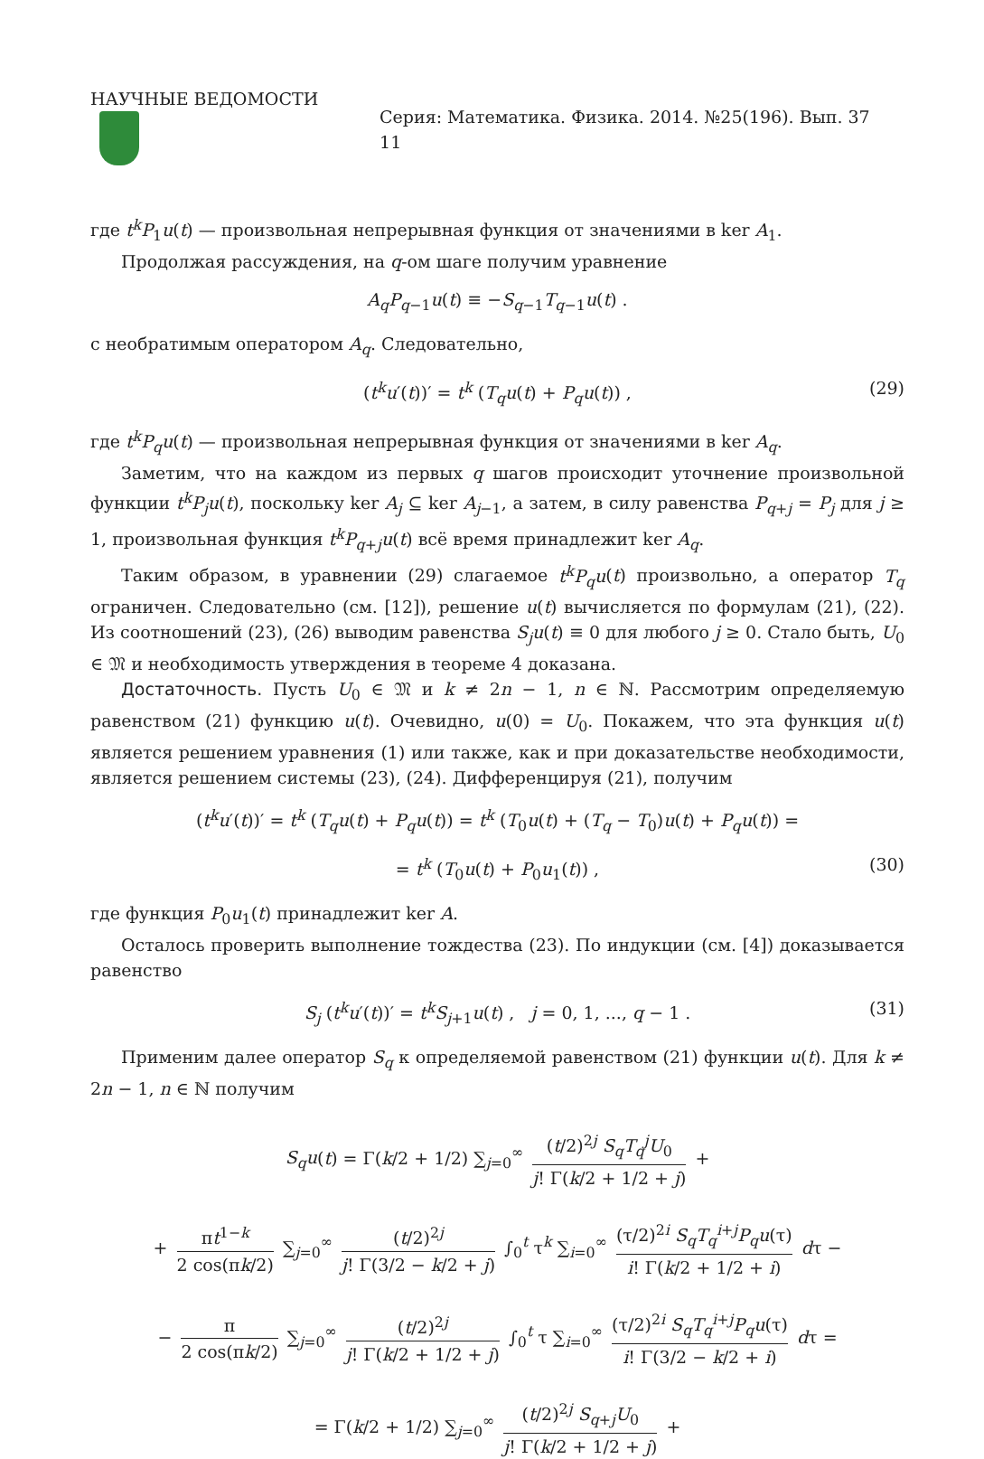НАУЧНЫЕ ВЕДОМОСТИ Серия: Математика. Физика. 2014. №25(196). Вып. 37 11
где t<sup>k</sup>P<sub>1</sub>u(t) — произвольная непрерывная функция от значениями в ker A<sub>1</sub>.
Продолжая рассуждения, на q-ом шаге получим уравнение
A<sub>q</sub>P<sub>q−1</sub>u(t) ≡ −S<sub>q−1</sub>T<sub>q−1</sub>u(t) .
с необратимым оператором A<sub>q</sub>. Следовательно,
(t<sup>k</sup>u′(t))′ = t<sup>k</sup> (T<sub>q</sub>u(t) + P<sub>q</sub>u(t)) , (29)
где t<sup>k</sup>P<sub>q</sub>u(t) — произвольная непрерывная функция от значениями в ker A<sub>q</sub>.
Заметим, что на каждом из первых q шагов происходит уточнение произвольной функции t<sup>k</sup>P<sub>j</sub>u(t), поскольку ker A<sub>j</sub> ⊆ ker A<sub>j−1</sub>, а затем, в силу равенства P<sub>q+j</sub> = P<sub>j</sub> для j ≥ 1, произвольная функция t<sup>k</sup>P<sub>q+j</sub>u(t) всё время принадлежит ker A<sub>q</sub>.
Таким образом, в уравнении (29) слагаемое t<sup>k</sup>P<sub>q</sub>u(t) произвольно, а оператор T<sub>q</sub> ограничен. Следовательно (см. [12]), решение u(t) вычисляется по формулам (21), (22). Из соотношений (23), (26) выводим равенства S<sub>j</sub>u(t) ≡ 0 для любого j ≥ 0. Стало быть, U<sub>0</sub> ∈ 𝔐 и необходимость утверждения в теореме 4 доказана.
Достаточность. Пусть U<sub>0</sub> ∈ 𝔐 и k ≠ 2n − 1, n ∈ ℕ. Рассмотрим определяемую равенством (21) функцию u(t). Очевидно, u(0) = U<sub>0</sub>. Покажем, что эта функция u(t) является решением уравнения (1) или также, как и при доказательстве необходимости, является решением системы (23), (24). Дифференцируя (21), получим
(t<sup>k</sup>u′(t))′ = t<sup>k</sup> (T<sub>q</sub>u(t) + P<sub>q</sub>u(t)) = t<sup>k</sup> (T<sub>0</sub>u(t) + (T<sub>q</sub> − T<sub>0</sub>)u(t) + P<sub>q</sub>u(t)) =
= t<sup>k</sup> (T<sub>0</sub>u(t) + P<sub>0</sub>u<sub>1</sub>(t)) , (30)
где функция P<sub>0</sub>u<sub>1</sub>(t) принадлежит ker A.
Осталось проверить выполнение тождества (23). По индукции (см. [4]) доказывается равенство
S<sub>j</sub> (t<sup>k</sup>u′(t))′ = t<sup>k</sup>S<sub>j+1</sub>u(t) , j = 0, 1, ..., q − 1 . (31)
Применим далее оператор S<sub>q</sub> к определяемой равенством (21) функции u(t). Для k ≠ 2n − 1, n ∈ ℕ получим
S<sub>q</sub>u(t) = Γ(k/2 + 1/2) ∑<sub>j=0</sub><sup>∞</sup> (t/2)<sup>2j</sup> S<sub>q</sub>T<sub>q</sub><sup>j</sup>U<sub>0</sub> j! Γ(k/2 + 1/2 + j) +
+ πt<sup>1−k</sup> 2 cos(πk/2) ∑<sub>j=0</sub><sup>∞</sup> (t/2)<sup>2j</sup> j! Γ(3/2 − k/2 + j) ∫<sub>0</sub><sup>t</sup> τ<sup>k</sup> ∑<sub>i=0</sub><sup>∞</sup> (τ/2)<sup>2i</sup> S<sub>q</sub>T<sub>q</sub><sup>i+j</sup>P<sub>q</sub>u(τ) i! Γ(k/2 + 1/2 + i) dτ −
− π 2 cos(πk/2) ∑<sub>j=0</sub><sup>∞</sup> (t/2)<sup>2j</sup> j! Γ(k/2 + 1/2 + j) ∫<sub>0</sub><sup>t</sup> τ ∑<sub>i=0</sub><sup>∞</sup> (τ/2)<sup>2i</sup> S<sub>q</sub>T<sub>q</sub><sup>i+j</sup>P<sub>q</sub>u(τ) i! Γ(3/2 − k/2 + i) dτ =
= Γ(k/2 + 1/2) ∑<sub>j=0</sub><sup>∞</sup> (t/2)<sup>2j</sup> S<sub>q+j</sub>U<sub>0</sub> j! Γ(k/2 + 1/2 + j) +